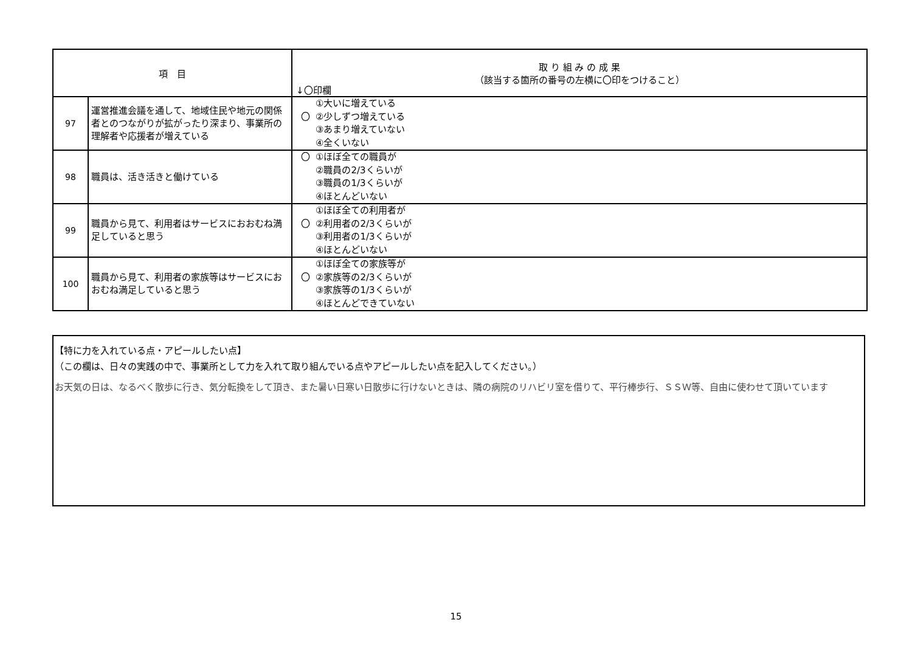| 項 目 | | 取 り 組 み の 成 果 （該当する箇所の番号の左横に〇印をつけること） ↓〇印欄 |
| --- | --- | --- |
| 97 | 運営推進会議を通して、地域住民や地元の関係者とのつながりが拡がったり深まり、事業所の理解者や応援者が増えている | ①大いに増えている 〇 ②少しずつ増えている ③あまり増えていない ④全くいない |
| 98 | 職員は、活き活きと働けている | 〇 ①ほぼ全ての職員が ②職員の2/3くらいが ③職員の1/3くらいが ④ほとんどいない |
| 99 | 職員から見て、利用者はサービスにおおむね満足していると思う | ①ほぼ全ての利用者が 〇 ②利用者の2/3くらいが ③利用者の1/3くらいが ④ほとんどいない |
| 100 | 職員から見て、利用者の家族等はサービスにおおむね満足していると思う | ①ほぼ全ての家族等が 〇 ②家族等の2/3くらいが ③家族等の1/3くらいが ④ほとんどできていない |
【特に力を入れている点・アピールしたい点】
（この欄は、日々の実践の中で、事業所として力を入れて取り組んでいる点やアピールしたい点を記入してください。）
お天気の日は、なるべく散歩に行き、気分転換をして頂き、また暑い日寒い日散歩に行けないときは、隣の病院のリハビリ室を借りて、平行棒歩行、ＳＳＷ等、自由に使わせて頂いています
15